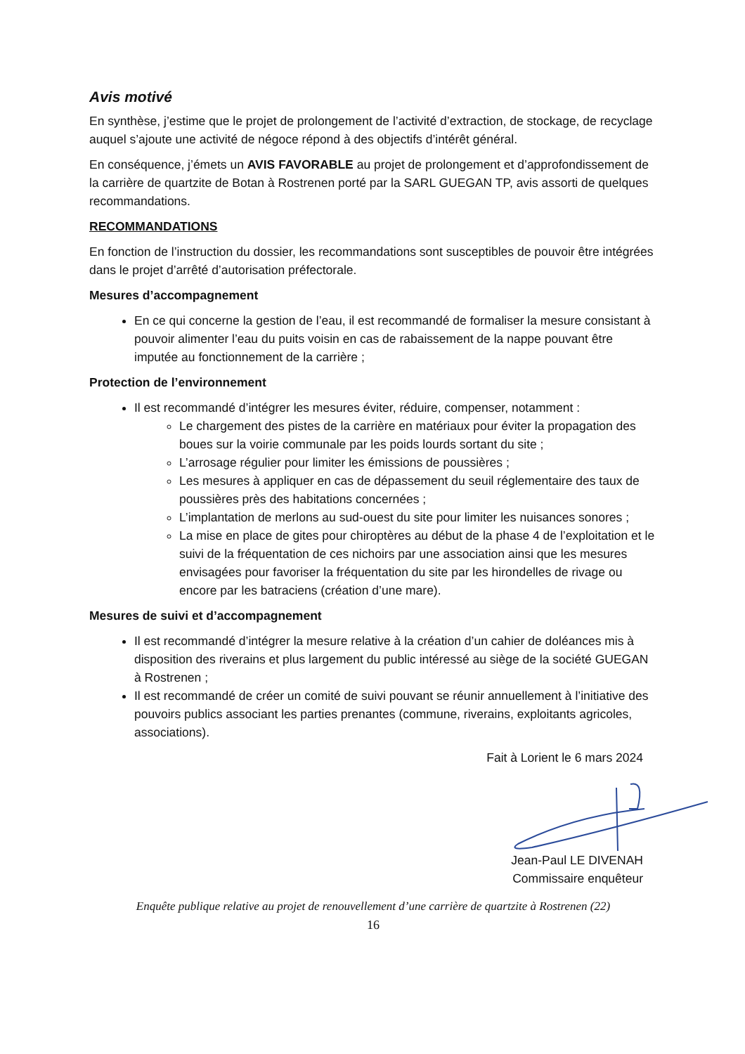Avis motivé
En synthèse, j’estime que le projet de prolongement de l’activité d’extraction, de stockage, de recyclage auquel s’ajoute une activité de négoce répond à des objectifs d’intérêt général.
En conséquence, j’émets un AVIS FAVORABLE au projet de prolongement et d’approfondissement de la carrière de quartzite de Botan à Rostrenen porté par la SARL GUEGAN TP, avis assorti de quelques recommandations.
RECOMMANDATIONS
En fonction de l’instruction du dossier, les recommandations sont susceptibles de pouvoir être intégrées dans le projet d’arrêté d’autorisation préfectorale.
Mesures d’accompagnement
En ce qui concerne la gestion de l’eau, il est recommandé de formaliser la mesure consistant à pouvoir alimenter l’eau du puits voisin en cas de rabaissement de la nappe pouvant être imputée au fonctionnement de la carrière ;
Protection de l’environnement
Il est recommandé d’intégrer les mesures éviter, réduire, compenser, notamment :
Le chargement des pistes de la carrière en matériaux pour éviter la propagation des boues sur la voirie communale par les poids lourds sortant du site ;
L’arrosage régulier pour limiter les émissions de poussières ;
Les mesures à appliquer en cas de dépassement du seuil réglementaire des taux de poussières près des habitations concernées ;
L’implantation de merlons au sud-ouest du site pour limiter les nuisances sonores ;
La mise en place de gites pour chiroptères au début de la phase 4 de l’exploitation et le suivi de la fréquentation de ces nichoirs par une association ainsi que les mesures envisagées pour favoriser la fréquentation du site par les hirondelles de rivage ou encore par les batraciens (création d’une mare).
Mesures de suivi et d’accompagnement
Il est recommandé d’intégrer la mesure relative à la création d’un cahier de doléances mis à disposition des riverains et plus largement du public intéressé au siège de la société GUEGAN à Rostrenen ;
Il est recommandé de créer un comité de suivi pouvant se réunir annuellement à l’initiative des pouvoirs publics associant les parties prenantes (commune, riverains, exploitants agricoles, associations).
Fait à Lorient le 6 mars 2024
Jean-Paul LE DIVENAH
Commissaire enquêteur
Enquête publique relative au projet de renouvellement d’une carrière de quartzite à Rostrenen (22)
16